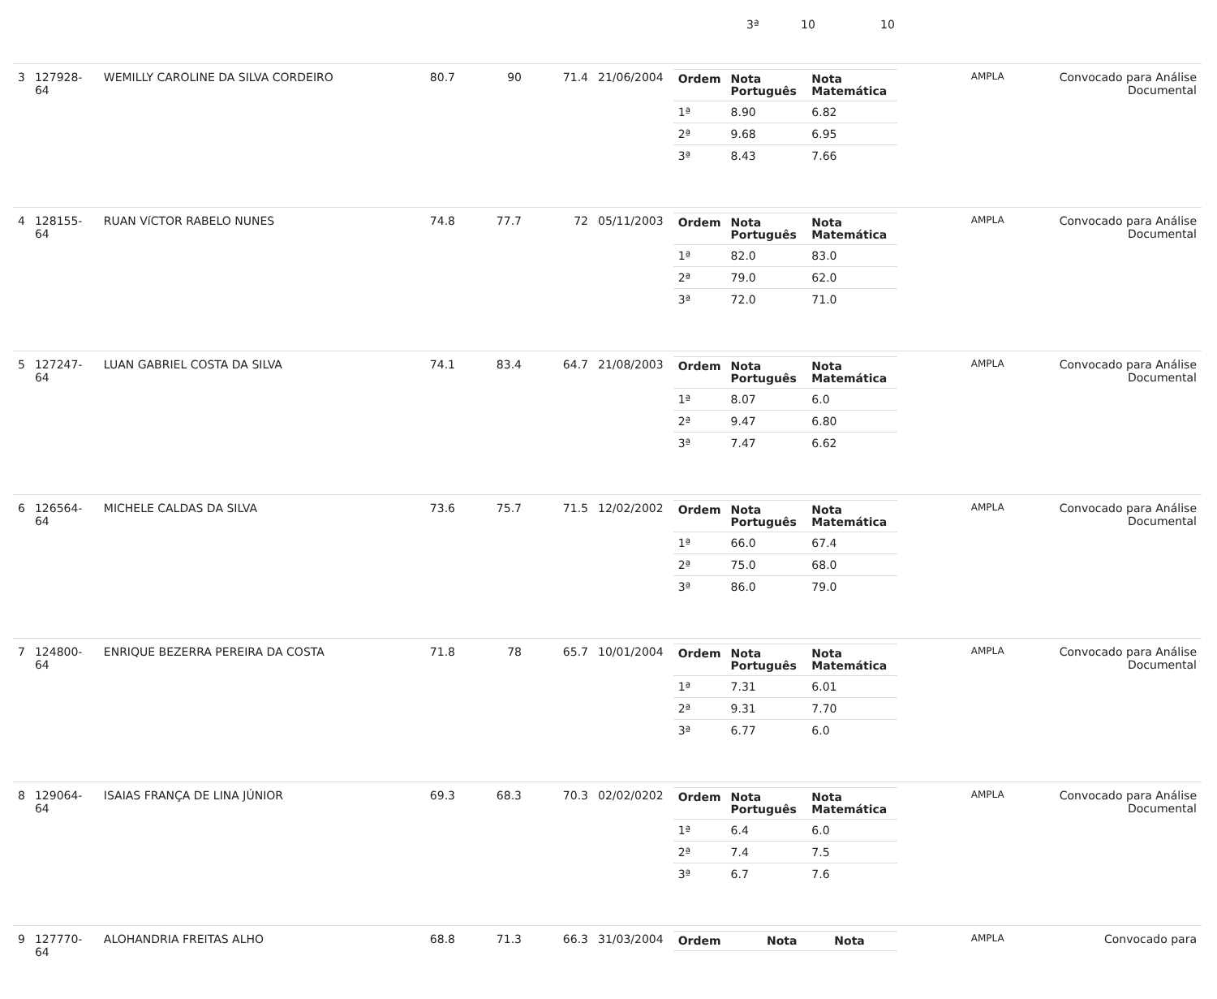| 3ª | 10 | 10 |
| 3 | 127928-64 | WEMILLY CAROLINE DA SILVA CORDEIRO | 80.7 | 90 | 71.4 | 21/06/2004 | / Ordem / Nota Português / Nota Matemática / / --- / --- / --- / / 1ª / 8.90 / 6.82 / / 2ª / 9.68 / 6.95 / / 3ª / 8.43 / 7.66 / | AMPLA | Convocado para Análise Documental |
| 4 | 128155-64 | RUAN VíCTOR RABELO NUNES | 74.8 | 77.7 | 72 | 05/11/2003 | / Ordem / Nota Português / Nota Matemática / / --- / --- / --- / / 1ª / 82.0 / 83.0 / / 2ª / 79.0 / 62.0 / / 3ª / 72.0 / 71.0 / | AMPLA | Convocado para Análise Documental |
| 5 | 127247-64 | LUAN GABRIEL COSTA DA SILVA | 74.1 | 83.4 | 64.7 | 21/08/2003 | / Ordem / Nota Português / Nota Matemática / / --- / --- / --- / / 1ª / 8.07 / 6.0 / / 2ª / 9.47 / 6.80 / / 3ª / 7.47 / 6.62 / | AMPLA | Convocado para Análise Documental |
| 6 | 126564-64 | MICHELE CALDAS DA SILVA | 73.6 | 75.7 | 71.5 | 12/02/2002 | / Ordem / Nota Português / Nota Matemática / / --- / --- / --- / / 1ª / 66.0 / 67.4 / / 2ª / 75.0 / 68.0 / / 3ª / 86.0 / 79.0 / | AMPLA | Convocado para Análise Documental |
| 7 | 124800-64 | ENRIQUE BEZERRA PEREIRA DA COSTA | 71.8 | 78 | 65.7 | 10/01/2004 | / Ordem / Nota Português / Nota Matemática / / --- / --- / --- / / 1ª / 7.31 / 6.01 / / 2ª / 9.31 / 7.70 / / 3ª / 6.77 / 6.0 / | AMPLA | Convocado para Análise Documental |
| 8 | 129064-64 | ISAIAS FRANÇA DE LINA JÚNIOR | 69.3 | 68.3 | 70.3 | 02/02/0202 | / Ordem / Nota Português / Nota Matemática / / --- / --- / --- / / 1ª / 6.4 / 6.0 / / 2ª / 7.4 / 7.5 / / 3ª / 6.7 / 7.6 / | AMPLA | Convocado para Análise Documental |
| 9 | 127770-64 | ALOHANDRIA FREITAS ALHO | 68.8 | 71.3 | 66.3 | 31/03/2004 | / Ordem / Nota / Nota / / --- / --- / --- / | AMPLA | Convocado para |